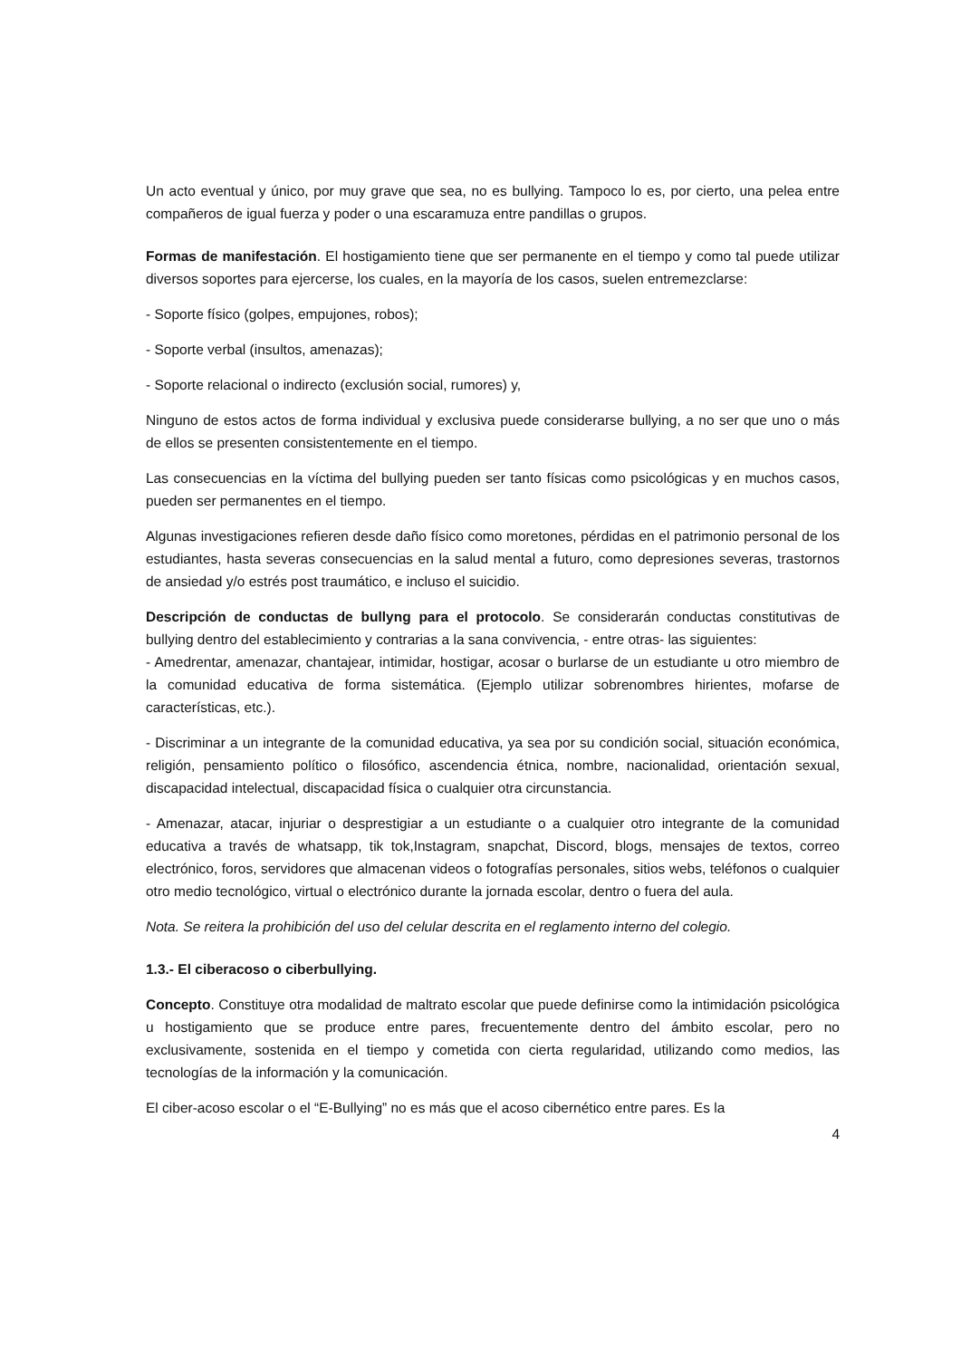Un acto eventual y único, por muy grave que sea, no es bullying. Tampoco lo es, por cierto, una pelea entre compañeros de igual fuerza y poder o una escaramuza entre pandillas o grupos.
Formas de manifestación. El hostigamiento tiene que ser permanente en el tiempo y como tal puede utilizar diversos soportes para ejercerse, los cuales, en la mayoría de los casos, suelen entremezclarse:
- Soporte físico (golpes, empujones, robos);
- Soporte verbal (insultos, amenazas);
- Soporte relacional o indirecto (exclusión social, rumores) y,
Ninguno de estos actos de forma individual y exclusiva puede considerarse bullying, a no ser que uno o más de ellos se presenten consistentemente en el tiempo.
Las consecuencias en la víctima del bullying pueden ser tanto físicas como psicológicas y en muchos casos, pueden ser permanentes en el tiempo.
Algunas investigaciones refieren desde daño físico como moretones, pérdidas en el patrimonio personal de los estudiantes, hasta severas consecuencias en la salud mental a futuro, como depresiones severas, trastornos de ansiedad y/o estrés post traumático, e incluso el suicidio.
Descripción de conductas de bullyng para el protocolo. Se considerarán conductas constitutivas de bullying dentro del establecimiento y contrarias a la sana convivencia, - entre otras- las siguientes:
- Amedrentar, amenazar, chantajear, intimidar, hostigar, acosar o burlarse de un estudiante u otro miembro de la comunidad educativa de forma sistemática. (Ejemplo utilizar sobrenombres hirientes, mofarse de características, etc.).
- Discriminar a un integrante de la comunidad educativa, ya sea por su condición social, situación económica, religión, pensamiento político o filosófico, ascendencia étnica, nombre, nacionalidad, orientación sexual, discapacidad intelectual, discapacidad física o cualquier otra circunstancia.
- Amenazar, atacar, injuriar o desprestigiar a un estudiante o a cualquier otro integrante de la comunidad educativa a través de whatsapp, tik tok,Instagram, snapchat, Discord, blogs, mensajes de textos, correo electrónico, foros, servidores que almacenan videos o fotografías personales, sitios webs, teléfonos o cualquier otro medio tecnológico, virtual o electrónico durante la jornada escolar, dentro o fuera del aula.
Nota. Se reitera la prohibición del uso del celular descrita en el reglamento interno del colegio.
1.3.- El ciberacoso o ciberbullying.
Concepto. Constituye otra modalidad de maltrato escolar que puede definirse como la intimidación psicológica u hostigamiento que se produce entre pares, frecuentemente dentro del ámbito escolar, pero no exclusivamente, sostenida en el tiempo y cometida con cierta regularidad, utilizando como medios, las tecnologías de la información y la comunicación.
El ciber-acoso escolar o el “E-Bullying” no es más que el acoso cibernético entre pares. Es la
4